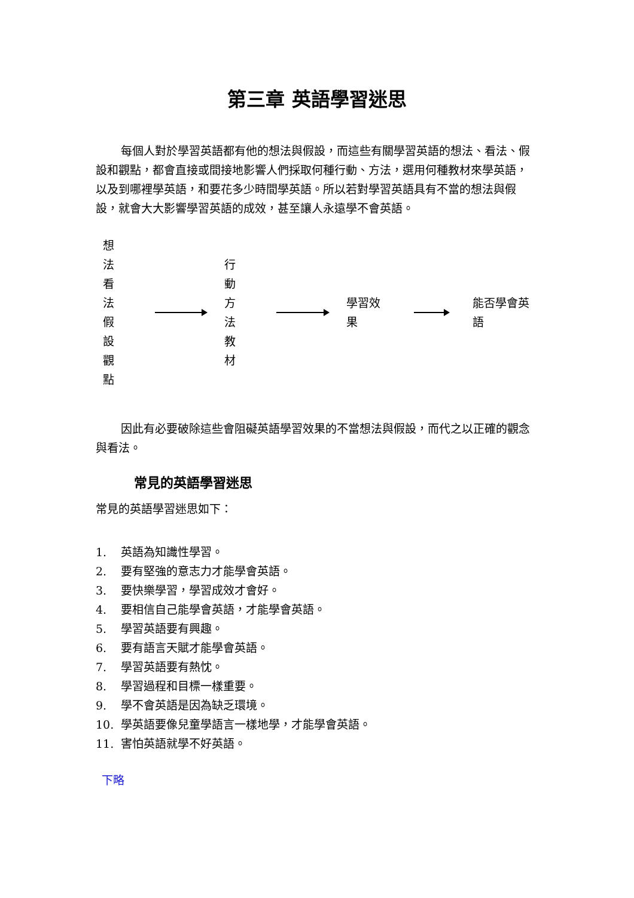第三章 英語學習迷思
每個人對於學習英語都有他的想法與假設，而這些有關學習英語的想法、看法、假設和觀點，都會直接或間接地影響人們採取何種行動、方法，選用何種教材來學英語，以及到哪裡學英語，和要花多少時間學英語。所以若對學習英語具有不當的想法與假設，就會大大影響學習英語的成效，甚至讓人永遠學不會英語。
想法
看法
假設
觀點
行動
方法
教材
學習效果 能否學會英語
因此有必要破除這些會阻礙英語學習效果的不當想法與假設，而代之以正確的觀念與看法。
常見的英語學習迷思
常見的英語學習迷思如下：
1. 英語為知識性學習。
2. 要有堅強的意志力才能學會英語。
3. 要快樂學習，學習成效才會好。
4. 要相信自己能學會英語，才能學會英語。
5. 學習英語要有興趣。
6. 要有語言天賦才能學會英語。
7. 學習英語要有熱忱。
8. 學習過程和目標一樣重要。
9. 學不會英語是因為缺乏環境。
10. 學英語要像兒童學語言一樣地學，才能學會英語。
11. 害怕英語就學不好英語。
下略